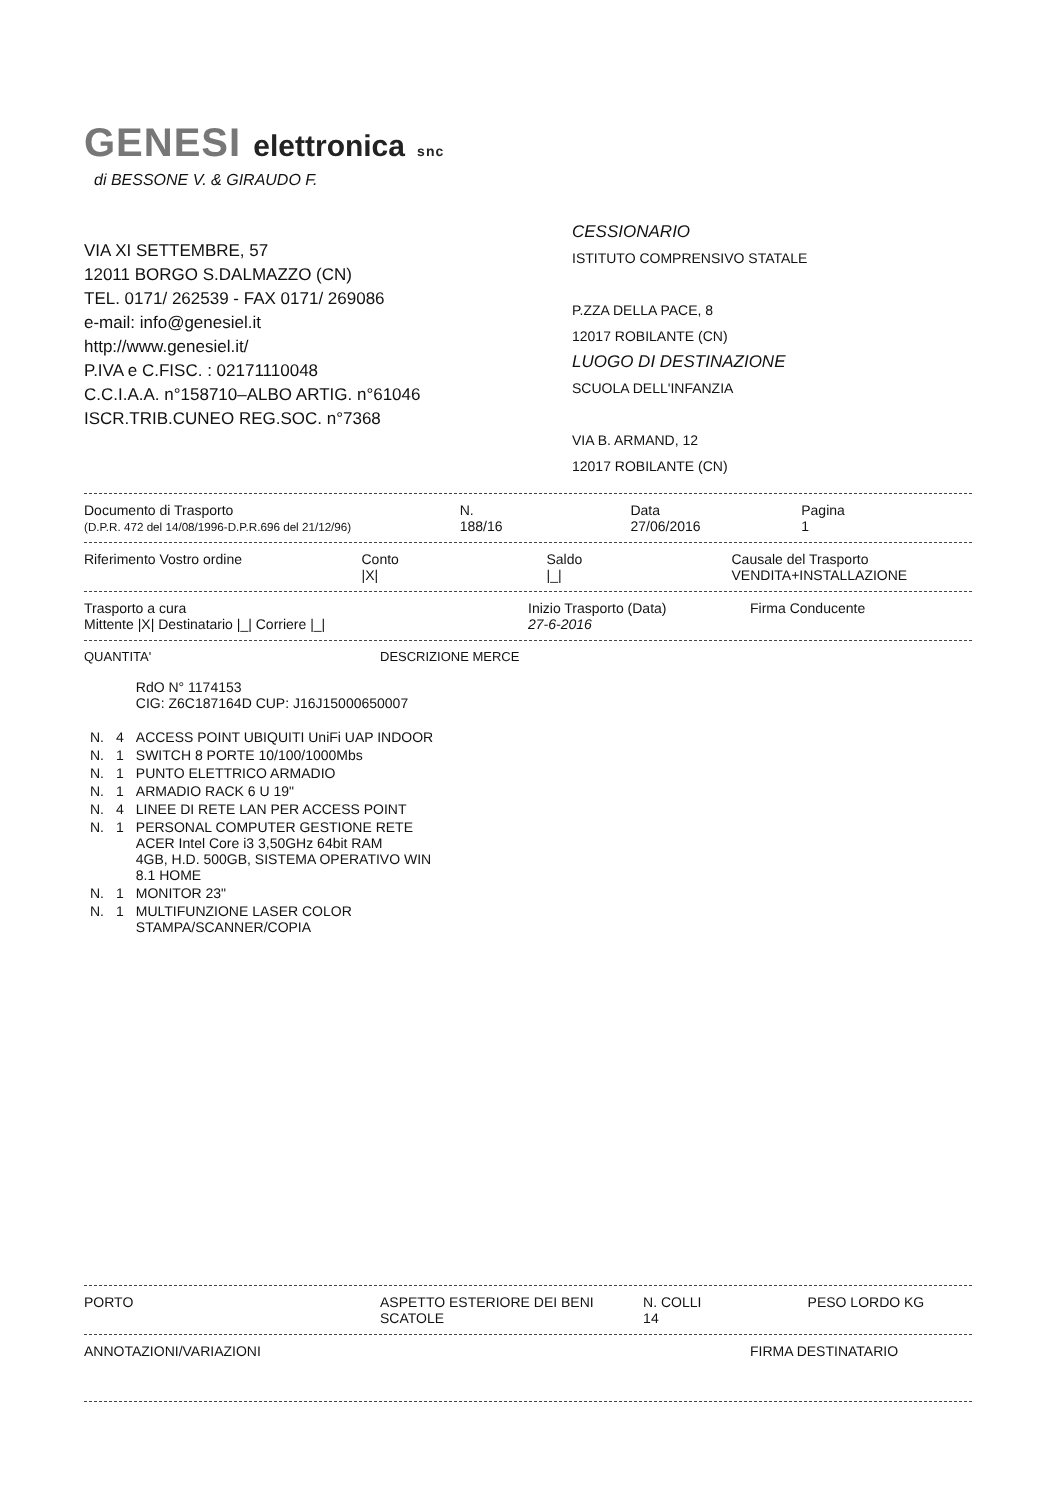GENESI elettronica snc
di BESSONE V. & GIRAUDO F.
VIA XI SETTEMBRE, 57
12011 BORGO S.DALMAZZO (CN)
TEL. 0171/ 262539 - FAX 0171/ 269086
e-mail: info@genesiel.it
http://www.genesiel.it/
P.IVA e C.FISC. : 02171110048
C.C.I.A.A. n°158710–ALBO ARTIG. n°61046
ISCR.TRIB.CUNEO REG.SOC. n°7368
CESSIONARIO
ISTITUTO COMPRENSIVO STATALE
P.ZZA DELLA PACE, 8
12017 ROBILANTE (CN)
LUOGO DI DESTINAZIONE
SCUOLA DELL'INFANZIA
VIA B. ARMAND, 12
12017 ROBILANTE (CN)
Documento di Trasporto
(D.P.R. 472 del 14/08/1996-D.P.R.696 del 21/12/96)
N.
188/16
Data
27/06/2016
Pagina
1
Riferimento Vostro ordine Conto
|X|
Saldo
|_|
Causale del Trasporto
VENDITA+INSTALLAZIONE
Trasporto a cura
Mittente |X| Destinatario |_| Corriere |_|
Inizio Trasporto (Data)
27-6-2016
Firma Conducente
QUANTITA' DESCRIZIONE MERCE
| | | RdO N° 1174153 CIG: Z6C187164D CUP: J16J15000650007 |
| N. | 4 | ACCESS POINT UBIQUITI UniFi UAP INDOOR |
| N. | 1 | SWITCH 8 PORTE 10/100/1000Mbs |
| N. | 1 | PUNTO ELETTRICO ARMADIO |
| N. | 1 | ARMADIO RACK 6 U 19" |
| N. | 4 | LINEE DI RETE LAN PER ACCESS POINT |
| N. | 1 | PERSONAL COMPUTER GESTIONE RETE ACER Intel Core i3 3,50GHz 64bit RAM 4GB, H.D. 500GB, SISTEMA OPERATIVO WIN 8.1 HOME |
| N. | 1 | MONITOR 23" |
| N. | 1 | MULTIFUNZIONE LASER COLOR STAMPA/SCANNER/COPIA |
PORTO ASPETTO ESTERIORE DEI BENI
SCATOLE
N. COLLI
14
PESO LORDO KG
ANNOTAZIONI/VARIAZIONI FIRMA DESTINATARIO